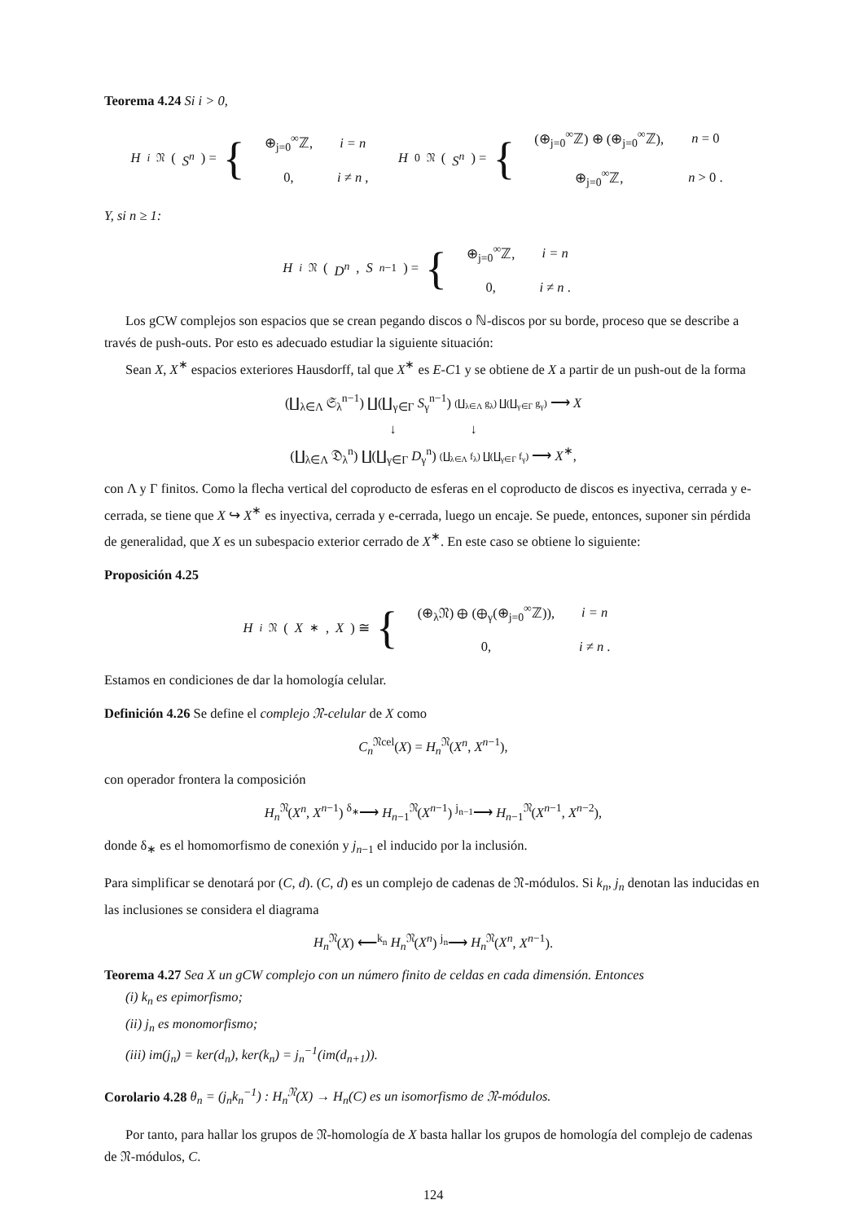Teorema 4.24 Si i > 0,
H<sub>i</sub><sup>𝔑</sup>(S<sup>n</sup>) = {
| ⊕<sub>j=0</sub><sup>∞</sup>ℤ, | i = n |
| 0, | i ≠ n , |
H<sub>0</sub><sup>𝔑</sup>(S<sup>n</sup>) = {
| (⊕<sub>j=0</sub><sup>∞</sup>ℤ) ⊕ (⊕<sub>j=0</sub><sup>∞</sup>ℤ), | n = 0 |
| ⊕<sub>j=0</sub><sup>∞</sup>ℤ, | n > 0 . |
Y, si n ≥ 1:
H<sub>i</sub><sup>𝔑</sup>(D<sup>n</sup>, S<sup>n−1</sup>) = {
| ⊕<sub>j=0</sub><sup>∞</sup>ℤ, | i = n |
| 0, | i ≠ n . |
Los gCW complejos son espacios que se crean pegando discos o ℕ-discos por su borde, proceso que se describe a través de push-outs. Por esto es adecuado estudiar la siguiente situación:
Sean X, X<sup>∗</sup> espacios exteriores Hausdorff, tal que X<sup>∗</sup> es E-C1 y se obtiene de X a partir de un push-out de la forma
(∐<sub>λ∈Λ</sub> 𝔖<sub>λ</sub><sup>n−1</sup>) ∐(∐<sub>γ∈Γ</sub> S<sub>γ</sub><sup>n−1</sup>) (∐<sub>λ∈Λ</sub> g<sub>λ</sub>) ∐(∐<sub>γ∈Γ</sub> g<sub>γ</sub>) ⟶ X
↓ ↓
(∐<sub>λ∈Λ</sub> 𝔇<sub>λ</sub><sup>n</sup>) ∐(∐<sub>γ∈Γ</sub> D<sub>γ</sub><sup>n</sup>) (∐<sub>λ∈Λ</sub> f<sub>λ</sub>) ∐(∐<sub>γ∈Γ</sub> f<sub>γ</sub>) ⟶ X<sup>∗</sup>,
con Λ y Γ finitos. Como la flecha vertical del coproducto de esferas en el coproducto de discos es inyectiva, cerrada y e-cerrada, se tiene que X ↪ X<sup>∗</sup> es inyectiva, cerrada y e-cerrada, luego un encaje. Se puede, entonces, suponer sin pérdida de generalidad, que X es un subespacio exterior cerrado de X<sup>∗</sup>. En este caso se obtiene lo siguiente:
Proposición 4.25
H<sub>i</sub><sup>𝔑</sup>(X<sup>∗</sup>, X) ≅ {
| (⊕<sub>λ</sub>𝔑) ⊕ (⊕<sub>γ</sub>(⊕<sub>j=0</sub><sup>∞</sup>ℤ)), | i = n |
| 0, | i ≠ n . |
Estamos en condiciones de dar la homología celular.
Definición 4.26 Se define el complejo 𝔑-celular de X como
C<sub>n</sub><sup>𝔑cel</sup>(X) = H<sub>n</sub><sup>𝔑</sup>(X<sup>n</sup>, X<sup>n−1</sup>),
con operador frontera la composición
H<sub>n</sub><sup>𝔑</sup>(X<sup>n</sup>, X<sup>n−1</sup>) <sup>δ<sub>∗</sub></sup>⟶ H<sub>n−1</sub><sup>𝔑</sup>(X<sup>n−1</sup>) <sup>j<sub>n−1</sub></sup>⟶ H<sub>n−1</sub><sup>𝔑</sup>(X<sup>n−1</sup>, X<sup>n−2</sup>),
donde δ<sub>∗</sub> es el homomorfismo de conexión y j<sub>n−1</sub> el inducido por la inclusión.
Para simplificar se denotará por (C, d). (C, d) es un complejo de cadenas de 𝔑-módulos. Si k<sub>n</sub>, j<sub>n</sub> denotan las inducidas en las inclusiones se considera el diagrama
H<sub>n</sub><sup>𝔑</sup>(X) ⟵<sup>k<sub>n</sub></sup> H<sub>n</sub><sup>𝔑</sup>(X<sup>n</sup>) <sup>j<sub>n</sub></sup>⟶ H<sub>n</sub><sup>𝔑</sup>(X<sup>n</sup>, X<sup>n−1</sup>).
Teorema 4.27 Sea X un gCW complejo con un número finito de celdas en cada dimensión. Entonces
(i) k<sub>n</sub> es epimorfismo;
(ii) j<sub>n</sub> es monomorfismo;
(iii) im(j<sub>n</sub>) = ker(d<sub>n</sub>), ker(k<sub>n</sub>) = j<sub>n</sub><sup>−1</sup>(im(d<sub>n+1</sub>)).
Corolario 4.28 θ<sub>n</sub> = (j<sub>n</sub>k<sub>n</sub><sup>−1</sup>) : H<sub>n</sub><sup>𝔑</sup>(X) → H<sub>n</sub>(C) es un isomorfismo de 𝔑-módulos.
Por tanto, para hallar los grupos de 𝔑-homología de X basta hallar los grupos de homología del complejo de cadenas de 𝔑-módulos, C.
124